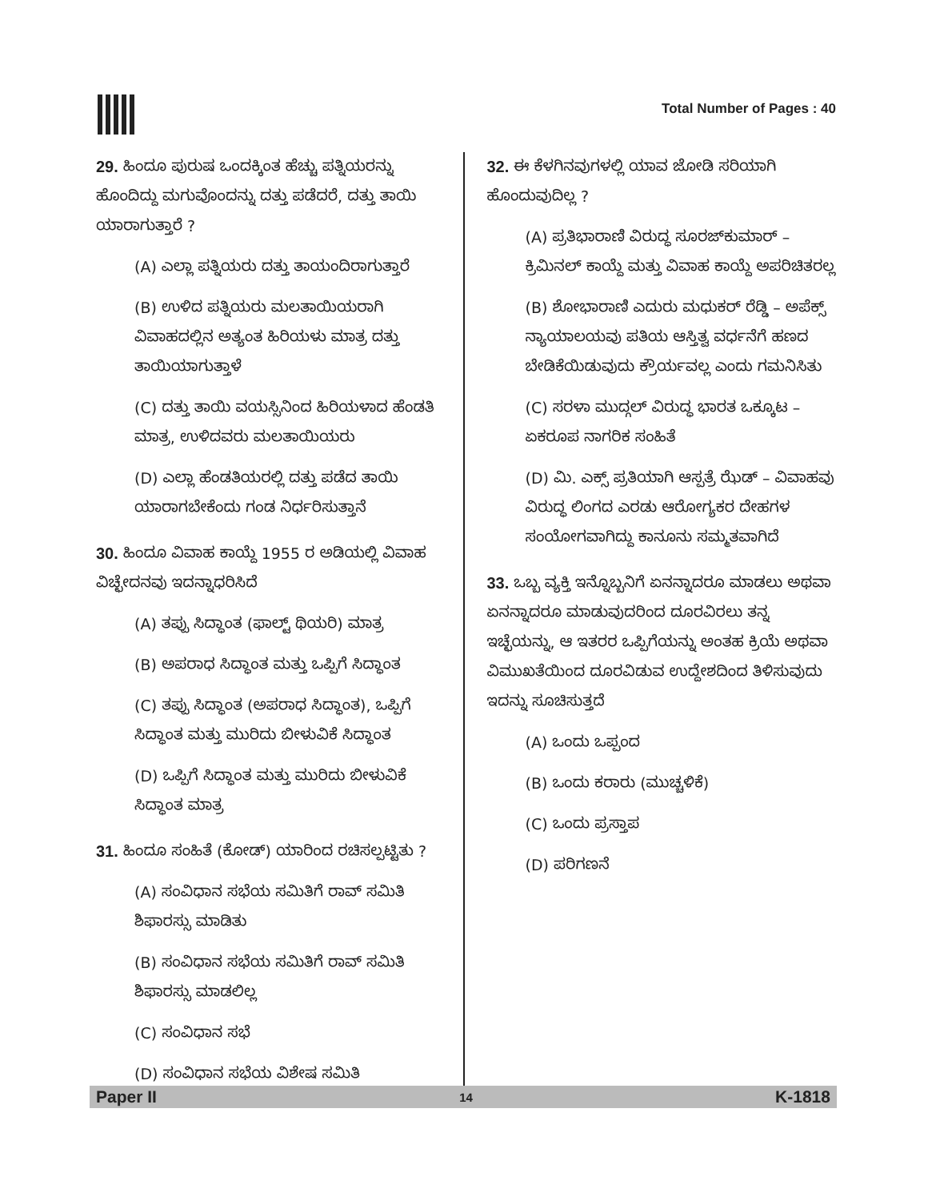Total Number of Pages : 40
29. ಹಿಂದೂ ಪುರುಷ ಒಂದಕ್ಕಿಂತ ಹೆಚ್ಚು ಪತ್ನಿಯರನ್ನು ಹೊಂದಿದ್ದು ಮಗುವೊಂದನ್ನು ದತ್ತು ಪಡೆದರೆ, ದತ್ತು ತಾಯಿ ಯಾರಾಗುತ್ತಾರೆ ?
(A) ಎಲ್ಲಾ ಪತ್ನಿಯರು ದತ್ತು ತಾಯಂದಿರಾಗುತ್ತಾರೆ
(B) ಉಳಿದ ಪತ್ನಿಯರು ಮಲತಾಯಿಯರಾಗಿ ವಿವಾಹದಲ್ಲಿನ ಅತ್ಯಂತ ಹಿರಿಯಳು ಮಾತ್ರ ದತ್ತು ತಾಯಿಯಾಗುತ್ತಾಳೆ
(C) ದತ್ತು ತಾಯಿ ವಯಸ್ಸಿನಿಂದ ಹಿರಿಯಳಾದ ಹೆಂಡತಿ ಮಾತ್ರ, ಉಳಿದವರು ಮಲತಾಯಿಯರು
(D) ಎಲ್ಲಾ ಹೆಂಡತಿಯರಲ್ಲಿ ದತ್ತು ಪಡೆದ ತಾಯಿ ಯಾರಾಗಬೇಕೆಂದು ಗಂಡ ನಿರ್ಧರಿಸುತ್ತಾನೆ
30. ಹಿಂದೂ ವಿವಾಹ ಕಾಯ್ದೆ 1955 ರ ಅಡಿಯಲ್ಲಿ ವಿವಾಹ ವಿಚ್ಛೇದನವು ಇದನ್ನಾಧರಿಸಿದೆ
(A) ತಪ್ಪು ಸಿದ್ಧಾಂತ (ಫಾಲ್ಟ್ ಥಿಯರಿ) ಮಾತ್ರ
(B) ಅಪರಾಧ ಸಿದ್ಧಾಂತ ಮತ್ತು ಒಪ್ಪಿಗೆ ಸಿದ್ಧಾಂತ
(C) ತಪ್ಪು ಸಿದ್ಧಾಂತ (ಅಪರಾಧ ಸಿದ್ಧಾಂತ), ಒಪ್ಪಿಗೆ ಸಿದ್ಧಾಂತ ಮತ್ತು ಮುರಿದು ಬೀಳುವಿಕೆ ಸಿದ್ಧಾಂತ
(D) ಒಪ್ಪಿಗೆ ಸಿದ್ಧಾಂತ ಮತ್ತು ಮುರಿದು ಬೀಳುವಿಕೆ ಸಿದ್ಧಾಂತ ಮಾತ್ರ
31. ಹಿಂದೂ ಸಂಹಿತೆ (ಕೋಡ್) ಯಾರಿಂದ ರಚಿಸಲ್ಪಟ್ಟಿತು ?
(A) ಸಂವಿಧಾನ ಸಭೆಯ ಸಮಿತಿಗೆ ರಾವ್ ಸಮಿತಿ ಶಿಫಾರಸ್ಸು ಮಾಡಿತು
(B) ಸಂವಿಧಾನ ಸಭೆಯ ಸಮಿತಿಗೆ ರಾವ್ ಸಮಿತಿ ಶಿಫಾರಸ್ಸು ಮಾಡಲಿಲ್ಲ
(C) ಸಂವಿಧಾನ ಸಭೆ
(D) ಸಂವಿಧಾನ ಸಭೆಯ ವಿಶೇಷ ಸಮಿತಿ
32. ಈ ಕೆಳಗಿನವುಗಳಲ್ಲಿ ಯಾವ ಜೋಡಿ ಸರಿಯಾಗಿ ಹೊಂದುವುದಿಲ್ಲ ?
(A) ಪ್ರತಿಭಾರಾಣಿ ವಿರುದ್ಧ ಸೂರಜ್‌ಕುಮಾರ್ – ಕ್ರಿಮಿನಲ್ ಕಾಯ್ದೆ ಮತ್ತು ವಿವಾಹ ಕಾಯ್ದೆ ಅಪರಿಚಿತರಲ್ಲ
(B) ಶೋಭಾರಾಣಿ ಎದುರು ಮಧುಕರ್ ರೆಡ್ಡಿ – ಅಪೆಕ್ಸ್ ನ್ಯಾಯಾಲಯವು ಪತಿಯ ಆಸ್ತಿತ್ವ ವರ್ಧನೆಗೆ ಹಣದ ಬೇಡಿಕೆಯಿಡುವುದು ಕ್ರೌರ್ಯವಲ್ಲ ಎಂದು ಗಮನಿಸಿತು
(C) ಸರಳಾ ಮುದ್ಗಲ್ ವಿರುದ್ಧ ಭಾರತ ಒಕ್ಕೂಟ – ಏಕರೂಪ ನಾಗರಿಕ ಸಂಹಿತೆ
(D) ಮಿ. ಎಕ್ಸ್ ಪ್ರತಿಯಾಗಿ ಆಸ್ಪತ್ರೆ ಝೆಡ್ – ವಿವಾಹವು ವಿರುದ್ಧ ಲಿಂಗದ ಎರಡು ಆರೋಗ್ಯಕರ ದೇಹಗಳ ಸಂಯೋಗವಾಗಿದ್ದು ಕಾನೂನು ಸಮ್ಮತವಾಗಿದೆ
33. ಒಬ್ಬ ವ್ಯಕ್ತಿ ಇನ್ನೊಬ್ಬನಿಗೆ ಏನನ್ನಾದರೂ ಮಾಡಲು ಅಥವಾ ಏನನ್ನಾದರೂ ಮಾಡುವುದರಿಂದ ದೂರವಿರಲು ತನ್ನ ಇಚ್ಛೆಯನ್ನು, ಆ ಇತರರ ಒಪ್ಪಿಗೆಯನ್ನು ಅಂತಹ ಕ್ರಿಯೆ ಅಥವಾ ವಿಮುಖತೆಯಿಂದ ದೂರವಿಡುವ ಉದ್ದೇಶದಿಂದ ತಿಳಿಸುವುದು ಇದನ್ನು ಸೂಚಿಸುತ್ತದೆ
(A) ಒಂದು ಒಪ್ಪಂದ
(B) ಒಂದು ಕರಾರು (ಮುಚ್ಚಳಿಕೆ)
(C) ಒಂದು ಪ್ರಸ್ತಾಪ
(D) ಪರಿಗಣನೆ
Paper II 14 K-1818